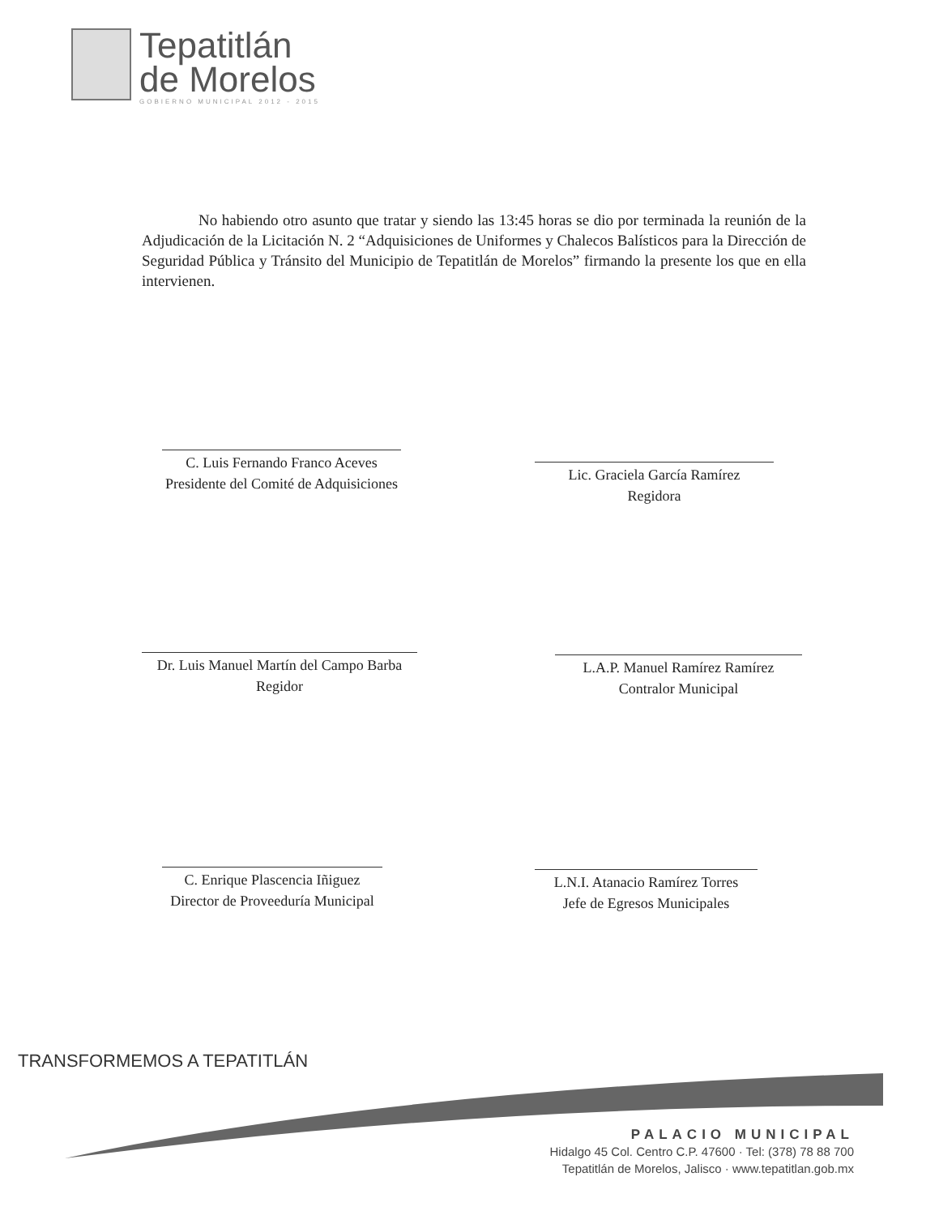Tepatitlán
de Morelos
GOBIERNO MUNICIPAL 2012 - 2015
No habiendo otro asunto que tratar y siendo las 13:45 horas se dio por terminada la reunión de la Adjudicación de la Licitación N. 2 “Adquisiciones de Uniformes y Chalecos Balísticos para la Dirección de Seguridad Pública y Tránsito del Municipio de Tepatitlán de Morelos” firmando la presente los que en ella intervienen.
C. Luis Fernando Franco Aceves
Presidente del Comité de Adquisiciones
Lic. Graciela García Ramírez
Regidora
Dr. Luis Manuel Martín del Campo Barba
Regidor
L.A.P. Manuel Ramírez Ramírez
Contralor Municipal
C. Enrique Plascencia Iñiguez
Director de Proveeduría Municipal
L.N.I. Atanacio Ramírez Torres
Jefe de Egresos Municipales
TRANSFORMEMOS A TEPATITLÁN
PALACIO MUNICIPAL
Hidalgo 45 Col. Centro C.P. 47600 · Tel: (378) 78 88 700
Tepatitlán de Morelos, Jalisco · www.tepatitlan.gob.mx